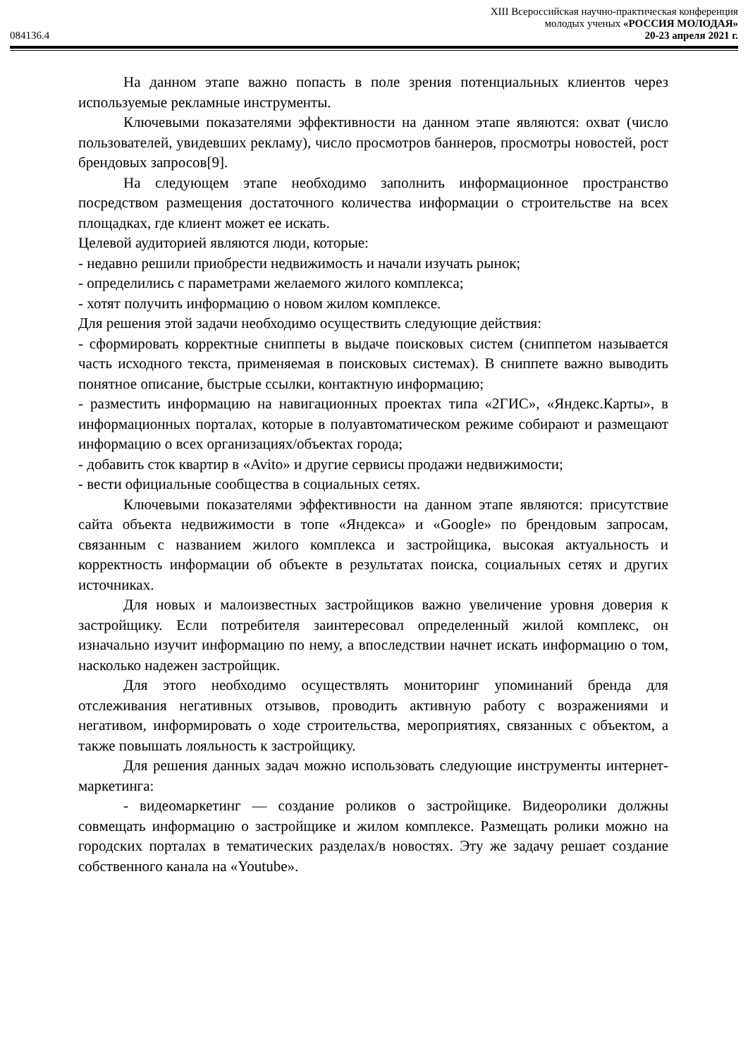XIII Всероссийская научно-практическая конференция
молодых ученых «РОССИЯ МОЛОДАЯ»
084136.4 20-23 апреля 2021 г.
На данном этапе важно попасть в поле зрения потенциальных клиентов через используемые рекламные инструменты.
Ключевыми показателями эффективности на данном этапе являются: охват (число пользователей, увидевших рекламу), число просмотров баннеров, просмотры новостей, рост брендовых запросов[9].
На следующем этапе необходимо заполнить информационное пространство посредством размещения достаточного количества информации о строительстве на всех площадках, где клиент может ее искать.
Целевой аудиторией являются люди, которые:
- недавно решили приобрести недвижимость и начали изучать рынок;
- определились с параметрами желаемого жилого комплекса;
- хотят получить информацию о новом жилом комплексе.
Для решения этой задачи необходимо осуществить следующие действия:
- сформировать корректные сниппеты в выдаче поисковых систем (сниппетом называется часть исходного текста, применяемая в поисковых системах). В сниппете важно выводить понятное описание, быстрые ссылки, контактную информацию;
- разместить информацию на навигационных проектах типа «2ГИС», «Яндекс.Карты», в информационных порталах, которые в полуавтоматическом режиме собирают и размещают информацию о всех организациях/объектах города;
- добавить сток квартир в «Avito» и другие сервисы продажи недвижимости;
- вести официальные сообщества в социальных сетях.
Ключевыми показателями эффективности на данном этапе являются: присутствие сайта объекта недвижимости в топе «Яндекса» и «Google» по брендовым запросам, связанным с названием жилого комплекса и застройщика, высокая актуальность и корректность информации об объекте в результатах поиска, социальных сетях и других источниках.
Для новых и малоизвестных застройщиков важно увеличение уровня доверия к застройщику. Если потребителя заинтересовал определенный жилой комплекс, он изначально изучит информацию по нему, а впоследствии начнет искать информацию о том, насколько надежен застройщик.
Для этого необходимо осуществлять мониторинг упоминаний бренда для отслеживания негативных отзывов, проводить активную работу с возражениями и негативом, информировать о ходе строительства, мероприятиях, связанных с объектом, а также повышать лояльность к застройщику.
Для решения данных задач можно использовать следующие инструменты интернет-маркетинга:
- видеомаркетинг — создание роликов о застройщике. Видеоролики должны совмещать информацию о застройщике и жилом комплексе. Размещать ролики можно на городских порталах в тематических разделах/в новостях. Эту же задачу решает создание собственного канала на «Youtube».